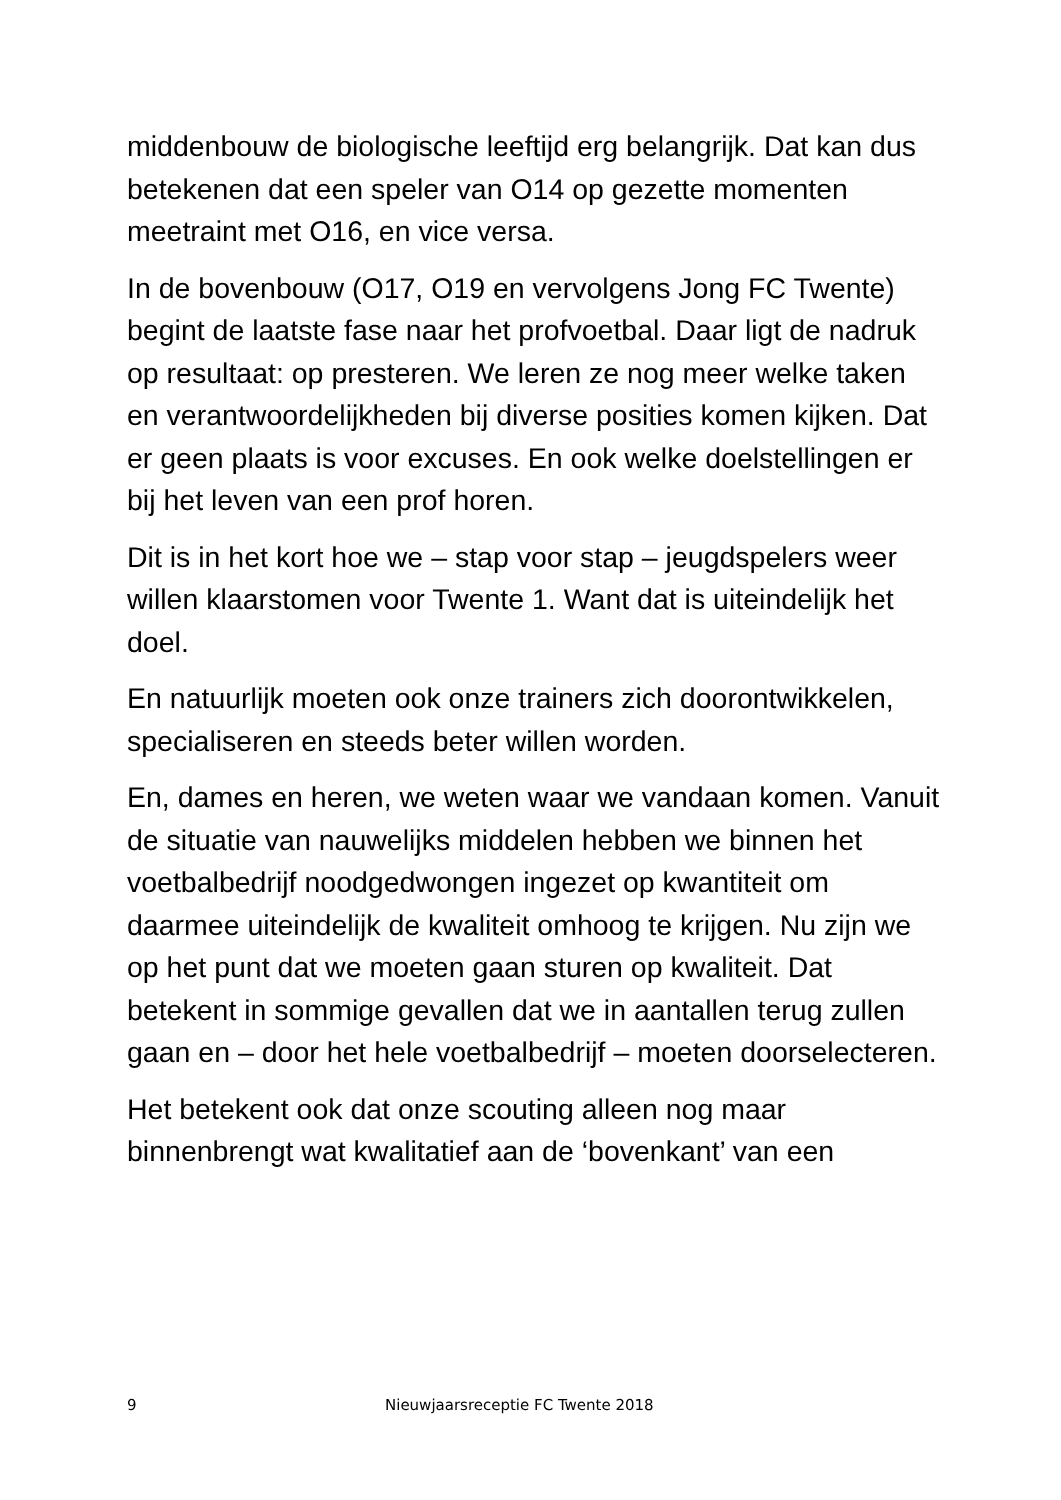middenbouw de biologische leeftijd erg belangrijk. Dat kan dus betekenen dat een speler van O14 op gezette momenten meetraint met O16, en vice versa.
In de bovenbouw (O17, O19 en vervolgens Jong FC Twente) begint de laatste fase naar het profvoetbal. Daar ligt de nadruk op resultaat: op presteren. We leren ze nog meer welke taken en verantwoordelijkheden bij diverse posities komen kijken. Dat er geen plaats is voor excuses. En ook welke doelstellingen er bij het leven van een prof horen.
Dit is in het kort hoe we – stap voor stap – jeugdspelers weer willen klaarstomen voor Twente 1. Want dat is uiteindelijk het doel.
En natuurlijk moeten ook onze trainers zich doorontwikkelen, specialiseren en steeds beter willen worden.
En, dames en heren, we weten waar we vandaan komen. Vanuit de situatie van nauwelijks middelen hebben we binnen het voetbalbedrijf noodgedwongen ingezet op kwantiteit om daarmee uiteindelijk de kwaliteit omhoog te krijgen. Nu zijn we op het punt dat we moeten gaan sturen op kwaliteit. Dat betekent in sommige gevallen dat we in aantallen terug zullen gaan en – door het hele voetbalbedrijf – moeten doorselecteren.
Het betekent ook dat onze scouting alleen nog maar binnenbrengt wat kwalitatief aan de ‘bovenkant’ van een
9 Nieuwjaarsreceptie FC Twente 2018